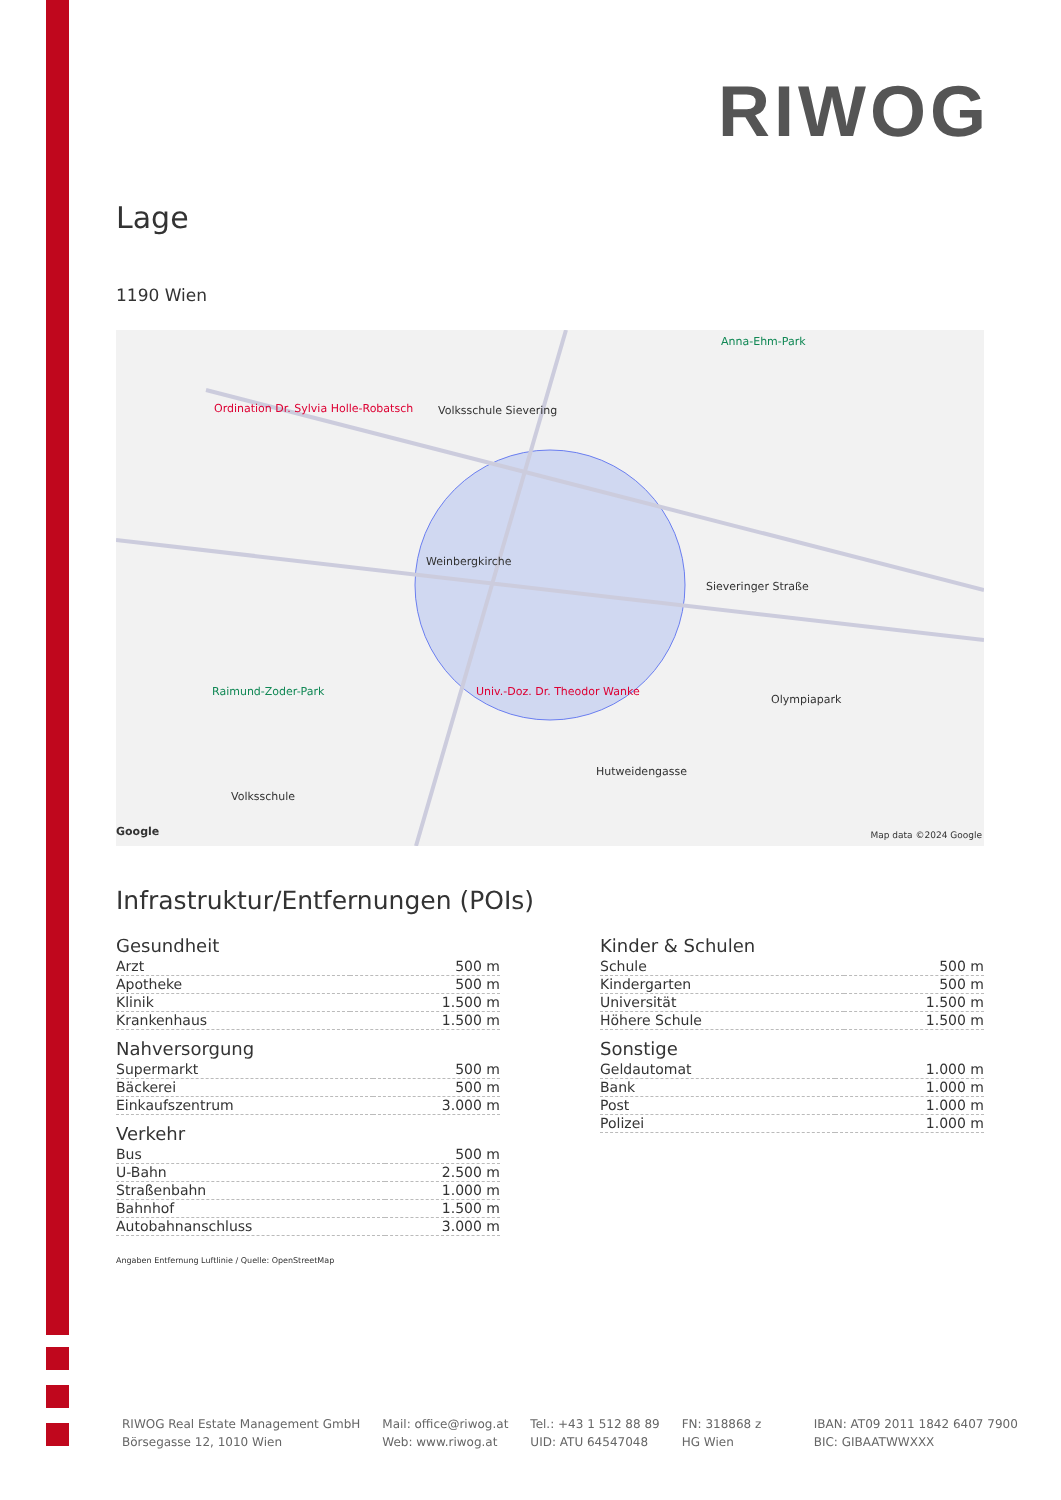RIWOG
Lage
1190 Wien
Ordination Dr. Sylvia Holle-Robatsch Volksschule Sievering
Weinbergkirche
Univ.-Doz. Dr. Theodor Wanke Raimund-Zoder-Park
Olympiapark
Anna-Ehm-Park
Sieveringer Straße
Hutweidengasse
Volksschule
Google Map data ©2024 Google
Infrastruktur/Entfernungen (POIs)
Gesundheit
| Arzt | 500 m |
| Apotheke | 500 m |
| Klinik | 1.500 m |
| Krankenhaus | 1.500 m |
Nahversorgung
| Supermarkt | 500 m |
| Bäckerei | 500 m |
| Einkaufszentrum | 3.000 m |
Verkehr
| Bus | 500 m |
| U-Bahn | 2.500 m |
| Straßenbahn | 1.000 m |
| Bahnhof | 1.500 m |
| Autobahnanschluss | 3.000 m |
Kinder & Schulen
| Schule | 500 m |
| Kindergarten | 500 m |
| Universität | 1.500 m |
| Höhere Schule | 1.500 m |
Sonstige
| Geldautomat | 1.000 m |
| Bank | 1.000 m |
| Post | 1.000 m |
| Polizei | 1.000 m |
Angaben Entfernung Luftlinie / Quelle: OpenStreetMap
RIWOG Real Estate Management GmbH
Börsegasse 12, 1010 Wien
Mail: office@riwog.at
Web: www.riwog.at
Tel.: +43 1 512 88 89
UID: ATU 64547048
FN: 318868 z
HG Wien
IBAN: AT09 2011 1842 6407 7900
BIC: GIBAATWWXXX